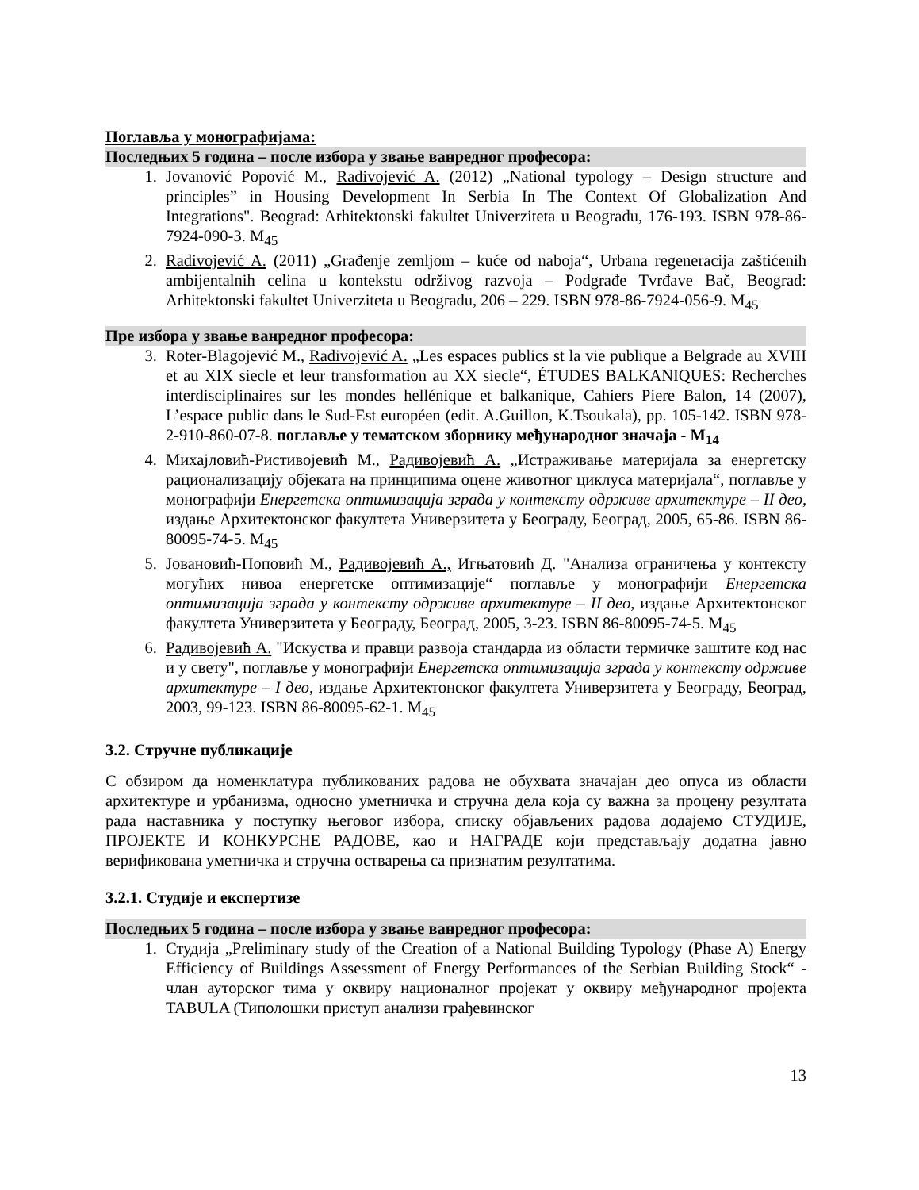Поглавља у монографијама:
Последњих 5 година – после избора у звање ванредног професора:
1. Jovanović Popović M., Radivojević A. (2012) „National typology – Design structure and principles” in Housing Development In Serbia In The Context Of Globalization And Integrations". Beograd: Arhitektonski fakultet Univerziteta u Beogradu, 176-193. ISBN 978-86-7924-090-3. M<sub>45</sub>
2. Radivojević A. (2011) „Građenje zemljom – kuće od naboja“, Urbana regeneracija zaštićenih ambijentalnih celina u kontekstu održivog razvoja – Podgrađe Tvrđave Bač, Beograd: Arhitektonski fakultet Univerziteta u Beogradu, 206 – 229. ISBN 978-86-7924-056-9. M<sub>45</sub>
Пре избора у звање ванредног професора:
3. Roter-Blagojević M., Radivojević A. „Les espaces publics st la vie publique a Belgrade au XVIII et au XIX siecle et leur transformation au XX siecle“, ÉTUDES BALKANIQUES: Recherches interdisciplinaires sur les mondes hellénique et balkanique, Cahiers Piere Balon, 14 (2007), L’espace public dans le Sud-Est européen (edit. A.Guillon, K.Tsoukala), pp. 105-142. ISBN 978-2-910-860-07-8. поглавље у тематском зборнику међународног значаја - M<sub>14</sub>
4. Михајловић-Ристивојевић М., Радивојевић А. „Истраживање материјала за енергетску рационализацију објеката на принципима оцене животног циклуса материјала“, поглавље у монографији Енергетска оптимизација зграда у контексту одрживе архитектуре – II део, издање Архитектонског факултета Универзитета у Београду, Београд, 2005, 65-86. ISBN 86-80095-74-5. M<sub>45</sub>
5. Јовановић-Поповић М., Радивојевић А., Игњатовић Д. "Анализа ограничења у контексту могућих нивоа енергетске оптимизације“ поглавље у монографији Енергетска оптимизација зграда у контексту одрживе архитектуре – II део, издање Архитектонског факултета Универзитета у Београду, Београд, 2005, 3-23. ISBN 86-80095-74-5. M<sub>45</sub>
6. Радивојевић А. "Искуства и правци развоја стандарда из области термичке заштите код нас и у свету", поглавље у монографији Енергетска оптимизација зграда у контексту одрживе архитектуре – I део, издање Архитектонског факултета Универзитета у Београду, Београд, 2003, 99-123. ISBN 86-80095-62-1. M<sub>45</sub>
3.2. Стручне публикације
С обзиром да номенклатура публикованих радова не обухвата значајан део опуса из области архитектуре и урбанизма, односно уметничка и стручна дела која су важна за процену резултата рада наставника у поступку његовог избора, списку објављених радова додајемо СТУДИЈЕ, ПРОЈЕКТЕ И КОНКУРСНЕ РАДОВЕ, као и НАГРАДЕ који представљају додатна јавно верификована уметничка и стручна остварења са признатим резултатима.
3.2.1. Студије и експертизе
Последњих 5 година – после избора у звање ванредног професора:
1. Студија „Preliminary study of the Creation of a National Building Typology (Phase A) Energy Efficiency of Buildings Assessment of Energy Performances of the Serbian Building Stock“ - члан ауторског тима у оквиру националног пројекат у оквиру међународног пројекта TABULA (Типолошки приступ анализи грађевинског
13